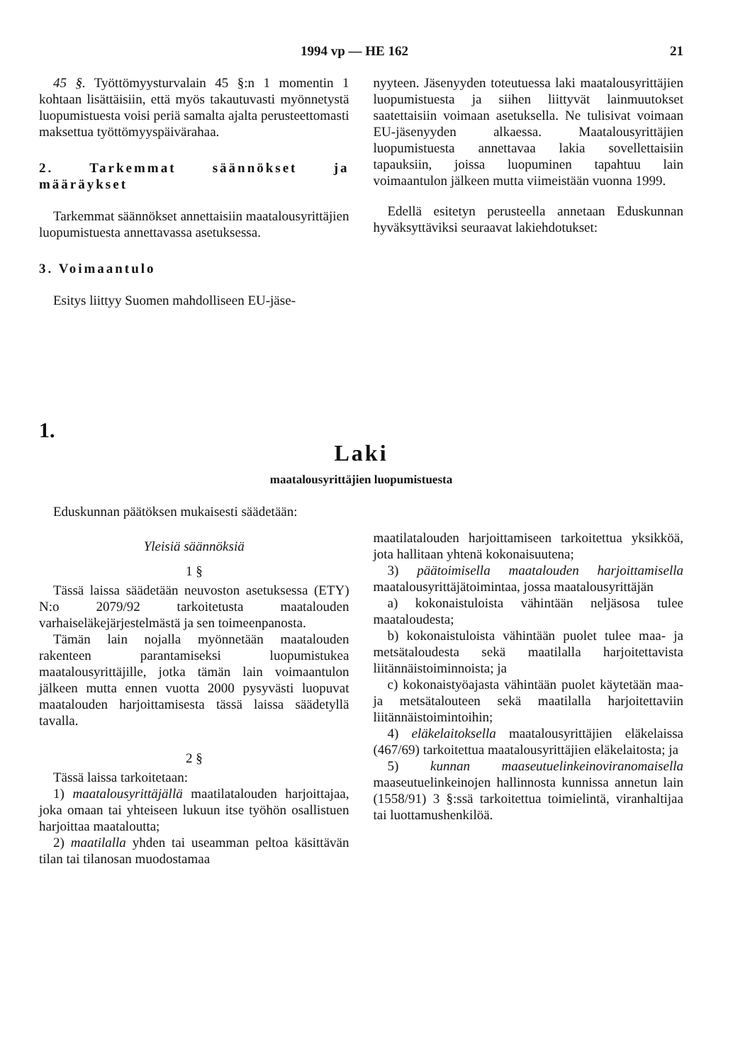1994 vp — HE 162 21
45 §. Työttömyysturvalain 45 §:n 1 momentin 1 kohtaan lisättäisiin, että myös takautuvasti myönnetystä luopumistuesta voisi periä samalta ajalta perusteettomasti maksettua työttömyyspäivärahaa.
2. Tarkemmat säännökset ja määräykset
Tarkemmat säännökset annettaisiin maatalousyrittäjien luopumistuesta annettavassa asetuksessa.
3. Voimaantulo
Esitys liittyy Suomen mahdolliseen EU-jäse-
nyyteen. Jäsenyyden toteutuessa laki maatalousyrittäjien luopumistuesta ja siihen liittyvät lainmuutokset saatettaisiin voimaan asetuksella. Ne tulisivat voimaan EU-jäsenyyden alkaessa. Maatalousyrittäjien luopumistuesta annettavaa lakia sovellettaisiin tapauksiin, joissa luopuminen tapahtuu lain voimaantulon jälkeen mutta viimeistään vuonna 1999.
Edellä esitetyn perusteella annetaan Eduskunnan hyväksyttäviksi seuraavat lakiehdotukset:
1.
Laki
maatalousyrittäjien luopumistuesta
Eduskunnan päätöksen mukaisesti säädetään:
Yleisiä säännöksiä
1 §
Tässä laissa säädetään neuvoston asetuksessa (ETY) N:o 2079/92 tarkoitetusta maatalouden varhaiseläkejärjestelmästä ja sen toimeenpanosta.
Tämän lain nojalla myönnetään maatalouden rakenteen parantamiseksi luopumistukea maatalousyrittäjille, jotka tämän lain voimaantulon jälkeen mutta ennen vuotta 2000 pysyvästi luopuvat maatalouden harjoittamisesta tässä laissa säädetyllä tavalla.
2 §
Tässä laissa tarkoitetaan:
1) maatalousyrittäjällä maatilatalouden harjoittajaa, joka omaan tai yhteiseen lukuun itse työhön osallistuen harjoittaa maataloutta;
2) maatilalla yhden tai useamman peltoa käsittävän tilan tai tilanosan muodostamaa
maatilatalouden harjoittamiseen tarkoitettua yksikköä, jota hallitaan yhtenä kokonaisuutena;
3) päätoimisella maatalouden harjoittamisella maatalousyrittäjätoimintaa, jossa maatalousyrittäjän
a) kokonaistuloista vähintään neljäsosa tulee maataloudesta;
b) kokonaistuloista vähintään puolet tulee maa- ja metsätaloudesta sekä maatilalla harjoitettavista liitännäistoiminnoista; ja
c) kokonaistyöajasta vähintään puolet käytetään maa- ja metsätalouteen sekä maatilalla harjoitettaviin liitännäistoimintoihin;
4) eläkelaitoksella maatalousyrittäjien eläkelaissa (467/69) tarkoitettua maatalousyrittäjien eläkelaitosta; ja
5) kunnan maaseutuelinkeinoviranomaisella maaseutuelinkeinojen hallinnosta kunnissa annetun lain (1558/91) 3 §:ssä tarkoitettua toimielintä, viranhaltijaa tai luottamushenkilöä.